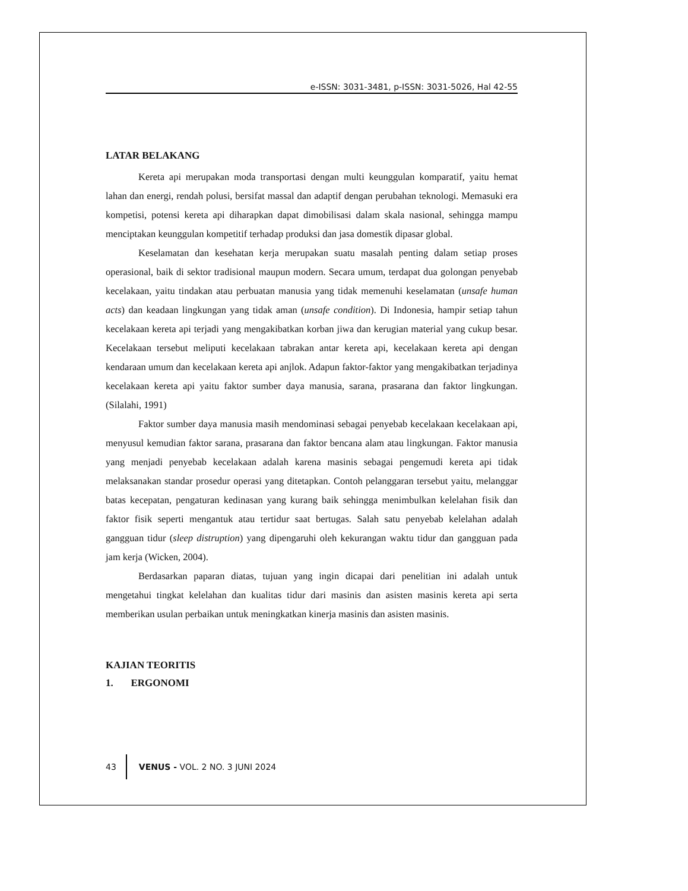e-ISSN: 3031-3481, p-ISSN: 3031-5026, Hal 42-55
LATAR BELAKANG
Kereta api merupakan moda transportasi dengan multi keunggulan komparatif, yaitu hemat lahan dan energi, rendah polusi, bersifat massal dan adaptif dengan perubahan teknologi. Memasuki era kompetisi, potensi kereta api diharapkan dapat dimobilisasi dalam skala nasional, sehingga mampu menciptakan keunggulan kompetitif terhadap produksi dan jasa domestik dipasar global.
Keselamatan dan kesehatan kerja merupakan suatu masalah penting dalam setiap proses operasional, baik di sektor tradisional maupun modern. Secara umum, terdapat dua golongan penyebab kecelakaan, yaitu tindakan atau perbuatan manusia yang tidak memenuhi keselamatan (unsafe human acts) dan keadaan lingkungan yang tidak aman (unsafe condition). Di Indonesia, hampir setiap tahun kecelakaan kereta api terjadi yang mengakibatkan korban jiwa dan kerugian material yang cukup besar. Kecelakaan tersebut meliputi kecelakaan tabrakan antar kereta api, kecelakaan kereta api dengan kendaraan umum dan kecelakaan kereta api anjlok. Adapun faktor-faktor yang mengakibatkan terjadinya kecelakaan kereta api yaitu faktor sumber daya manusia, sarana, prasarana dan faktor lingkungan. (Silalahi, 1991)
Faktor sumber daya manusia masih mendominasi sebagai penyebab kecelakaan kecelakaan api, menyusul kemudian faktor sarana, prasarana dan faktor bencana alam atau lingkungan. Faktor manusia yang menjadi penyebab kecelakaan adalah karena masinis sebagai pengemudi kereta api tidak melaksanakan standar prosedur operasi yang ditetapkan. Contoh pelanggaran tersebut yaitu, melanggar batas kecepatan, pengaturan kedinasan yang kurang baik sehingga menimbulkan kelelahan fisik dan faktor fisik seperti mengantuk atau tertidur saat bertugas. Salah satu penyebab kelelahan adalah gangguan tidur (sleep distruption) yang dipengaruhi oleh kekurangan waktu tidur dan gangguan pada jam kerja (Wicken, 2004).
Berdasarkan paparan diatas, tujuan yang ingin dicapai dari penelitian ini adalah untuk mengetahui tingkat kelelahan dan kualitas tidur dari masinis dan asisten masinis kereta api serta memberikan usulan perbaikan untuk meningkatkan kinerja masinis dan asisten masinis.
KAJIAN TEORITIS
1. ERGONOMI
43 VENUS - VOL. 2 NO. 3 JUNI 2024